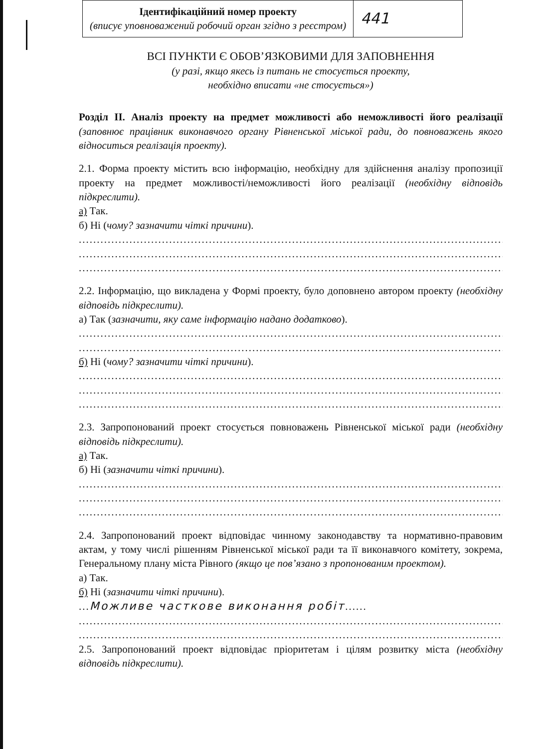| Ідентифікаційний номер проекту (вписує уповноважений робочий орган згідно з реєстром) | 441 |
ВСІ ПУНКТИ Є ОБОВ’ЯЗКОВИМИ ДЛЯ ЗАПОВНЕННЯ
(у разі, якщо якесь із питань не стосується проекту,
необхідно вписати «не стосується»)
Розділ ІІ. Аналіз проекту на предмет можливості або неможливості його реалізації (заповнює працівник виконавчого органу Рівненської міської ради, до повноважень якого відноситься реалізація проекту).
2.1. Форма проекту містить всю інформацію, необхідну для здійснення аналізу пропозиції проекту на предмет можливості/неможливості його реалізації (необхідну відповідь підкреслити).
а) Так.
б) Ні (чому? зазначити чіткі причини).
............................................................................................................................
............................................................................................................................
............................................................................................................................
2.2. Інформацію, що викладена у Формі проекту, було доповнено автором проекту (необхідну відповідь підкреслити).
а) Так (зазначити, яку саме інформацію надано додатково).
............................................................................................................................
............................................................................................................................
б) Ні (чому? зазначити чіткі причини).
............................................................................................................................
............................................................................................................................
............................................................................................................................
2.3. Запропонований проект стосується повноважень Рівненської міської ради (необхідну відповідь підкреслити).
а) Так.
б) Ні (зазначити чіткі причини).
............................................................................................................................
............................................................................................................................
............................................................................................................................
2.4. Запропонований проект відповідає чинному законодавству та нормативно-правовим актам, у тому числі рішенням Рівненської міської ради та її виконавчого комітету, зокрема, Генеральному плану міста Рівного (якщо це пов’язано з пропонованим проектом).
а) Так.
б) Ні (зазначити чіткі причини).
...Можливе часткове виконання робіт......
............................................................................................................................
............................................................................................................................
2.5. Запропонований проект відповідає пріоритетам і цілям розвитку міста (необхідну відповідь підкреслити).